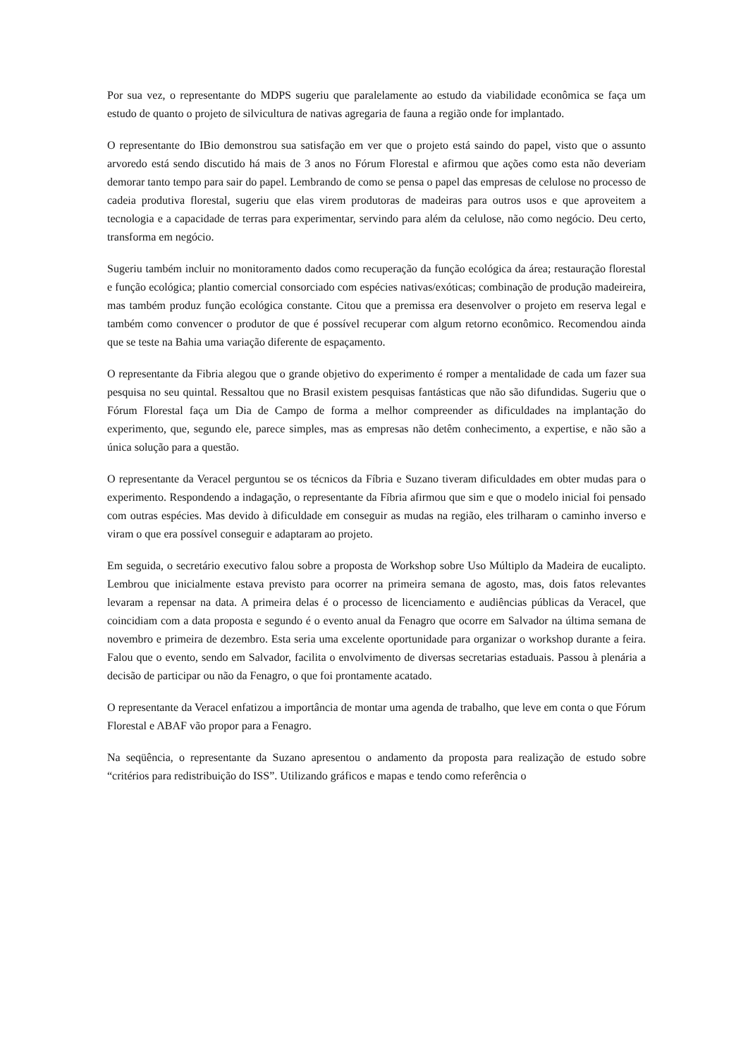Por sua vez, o representante do MDPS sugeriu que paralelamente ao estudo da viabilidade econômica se faça um estudo de quanto o projeto de silvicultura de nativas agregaria de fauna a região onde for implantado.
O representante do IBio demonstrou sua satisfação em ver que o projeto está saindo do papel, visto que o assunto arvoredo está sendo discutido há mais de 3 anos no Fórum Florestal e afirmou que ações como esta não deveriam demorar tanto tempo para sair do papel. Lembrando de como se pensa o papel das empresas de celulose no processo de cadeia produtiva florestal, sugeriu que elas virem produtoras de madeiras para outros usos e que aproveitem a tecnologia e a capacidade de terras para experimentar, servindo para além da celulose, não como negócio. Deu certo, transforma em negócio.
Sugeriu também incluir no monitoramento dados como recuperação da função ecológica da área; restauração florestal e função ecológica; plantio comercial consorciado com espécies nativas/exóticas; combinação de produção madeireira, mas também produz função ecológica constante. Citou que a premissa era desenvolver o projeto em reserva legal e também como convencer o produtor de que é possível recuperar com algum retorno econômico. Recomendou ainda que se teste na Bahia uma variação diferente de espaçamento.
O representante da Fibria alegou que o grande objetivo do experimento é romper a mentalidade de cada um fazer sua pesquisa no seu quintal. Ressaltou que no Brasil existem pesquisas fantásticas que não são difundidas. Sugeriu que o Fórum Florestal faça um Dia de Campo de forma a melhor compreender as dificuldades na implantação do experimento, que, segundo ele, parece simples, mas as empresas não detêm conhecimento, a expertise, e não são a única solução para a questão.
O representante da Veracel perguntou se os técnicos da Fíbria e Suzano tiveram dificuldades em obter mudas para o experimento. Respondendo a indagação, o representante da Fíbria afirmou que sim e que o modelo inicial foi pensado com outras espécies. Mas devido à dificuldade em conseguir as mudas na região, eles trilharam o caminho inverso e viram o que era possível conseguir e adaptaram ao projeto.
Em seguida, o secretário executivo falou sobre a proposta de Workshop sobre Uso Múltiplo da Madeira de eucalipto. Lembrou que inicialmente estava previsto para ocorrer na primeira semana de agosto, mas, dois fatos relevantes levaram a repensar na data. A primeira delas é o processo de licenciamento e audiências públicas da Veracel, que coincidiam com a data proposta e segundo é o evento anual da Fenagro que ocorre em Salvador na última semana de novembro e primeira de dezembro. Esta seria uma excelente oportunidade para organizar o workshop durante a feira. Falou que o evento, sendo em Salvador, facilita o envolvimento de diversas secretarias estaduais. Passou à plenária a decisão de participar ou não da Fenagro, o que foi prontamente acatado.
O representante da Veracel enfatizou a importância de montar uma agenda de trabalho, que leve em conta o que Fórum Florestal e ABAF vão propor para a Fenagro.
Na seqüência, o representante da Suzano apresentou o andamento da proposta para realização de estudo sobre “critérios para redistribuição do ISS”. Utilizando gráficos e mapas e tendo como referência o